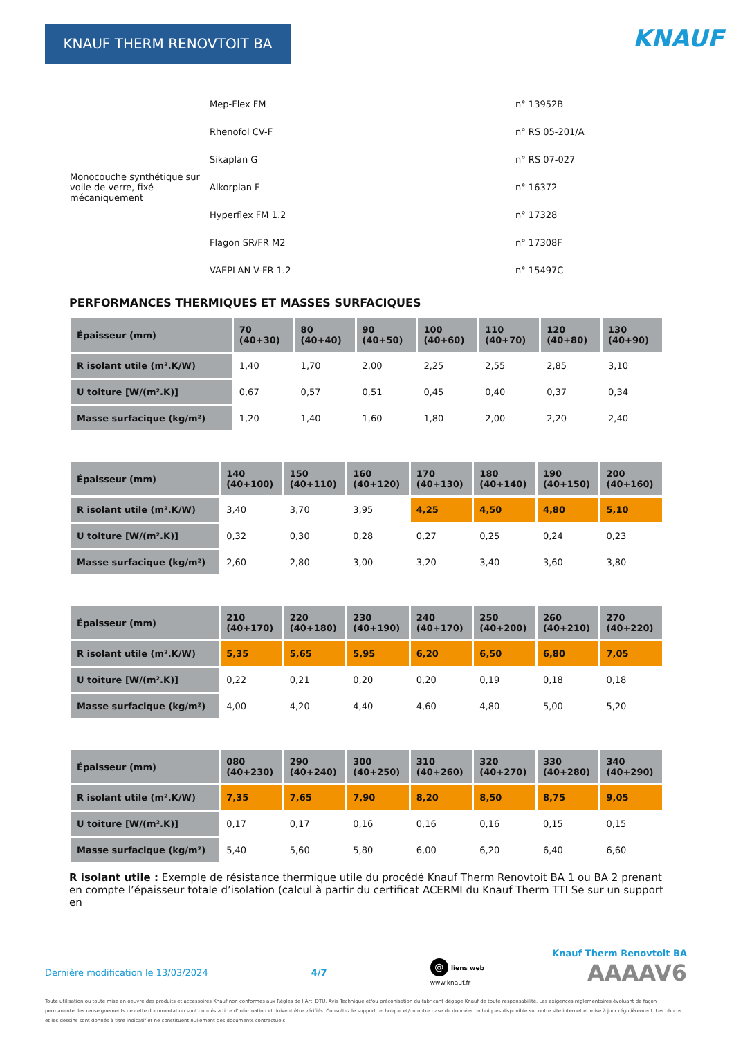KNAUF THERM RENOVTOIT BA KNAUF
| Monocouche synthétique sur voile de verre, fixé mécaniquement | Mep-Flex FM | n° 13952B |
| | Rhenofol CV-F | n° RS 05-201/A |
| | Sikaplan G | n° RS 07-027 |
| | Alkorplan F | n° 16372 |
| | Hyperflex FM 1.2 | n° 17328 |
| | Flagon SR/FR M2 | n° 17308F |
| | VAEPLAN V-FR 1.2 | n° 15497C |
PERFORMANCES THERMIQUES ET MASSES SURFACIQUES
| Épaisseur (mm) | 70 (40+30) | 80 (40+40) | 90 (40+50) | 100 (40+60) | 110 (40+70) | 120 (40+80) | 130 (40+90) |
| --- | --- | --- | --- | --- | --- | --- | --- |
| R isolant utile (m².K/W) | 1,40 | 1,70 | 2,00 | 2,25 | 2,55 | 2,85 | 3,10 |
| U toiture [W/(m².K)] | 0,67 | 0,57 | 0,51 | 0,45 | 0,40 | 0,37 | 0,34 |
| Masse surfacique (kg/m²) | 1,20 | 1,40 | 1,60 | 1,80 | 2,00 | 2,20 | 2,40 |
| Épaisseur (mm) | 140 (40+100) | 150 (40+110) | 160 (40+120) | 170 (40+130) | 180 (40+140) | 190 (40+150) | 200 (40+160) |
| --- | --- | --- | --- | --- | --- | --- | --- |
| R isolant utile (m².K/W) | 3,40 | 3,70 | 3,95 | 4,25 | 4,50 | 4,80 | 5,10 |
| U toiture [W/(m².K)] | 0,32 | 0,30 | 0,28 | 0,27 | 0,25 | 0,24 | 0,23 |
| Masse surfacique (kg/m²) | 2,60 | 2,80 | 3,00 | 3,20 | 3,40 | 3,60 | 3,80 |
| Épaisseur (mm) | 210 (40+170) | 220 (40+180) | 230 (40+190) | 240 (40+170) | 250 (40+200) | 260 (40+210) | 270 (40+220) |
| --- | --- | --- | --- | --- | --- | --- | --- |
| R isolant utile (m².K/W) | 5,35 | 5,65 | 5,95 | 6,20 | 6,50 | 6,80 | 7,05 |
| U toiture [W/(m².K)] | 0,22 | 0,21 | 0,20 | 0,20 | 0,19 | 0,18 | 0,18 |
| Masse surfacique (kg/m²) | 4,00 | 4,20 | 4,40 | 4,60 | 4,80 | 5,00 | 5,20 |
| Épaisseur (mm) | 080 (40+230) | 290 (40+240) | 300 (40+250) | 310 (40+260) | 320 (40+270) | 330 (40+280) | 340 (40+290) |
| --- | --- | --- | --- | --- | --- | --- | --- |
| R isolant utile (m².K/W) | 7,35 | 7,65 | 7,90 | 8,20 | 8,50 | 8,75 | 9,05 |
| U toiture [W/(m².K)] | 0,17 | 0,17 | 0,16 | 0,16 | 0,16 | 0,15 | 0,15 |
| Masse surfacique (kg/m²) | 5,40 | 5,60 | 5,80 | 6,00 | 6,20 | 6,40 | 6,60 |
R isolant utile : Exemple de résistance thermique utile du procédé Knauf Therm Renovtoit BA 1 ou BA 2 prenant en compte l’épaisseur totale d’isolation (calcul à partir du certificat ACERMI du Knauf Therm TTI Se sur un support en
Knauf Therm Renovtoit BA
Dernière modification le 13/03/2024 4/7 @ liens web
www.knauf.fr AAAAV6
Toute utilisation ou toute mise en oeuvre des produits et accessoires Knauf non conformes aux Règles de l’Art, DTU, Avis Technique et/ou préconisation du fabricant dégage Knauf de toute responsabilité. Les exigences réglementaires évoluant de façon permanente, les renseignements de cette documentation sont donnés à titre d’information et doivent être vérifiés. Consultez le support technique et/ou notre base de données techniques disponible sur notre site internet et mise à jour régulièrement. Les photos et les dessins sont donnés à titre indicatif et ne constituent nullement des documents contractuels.